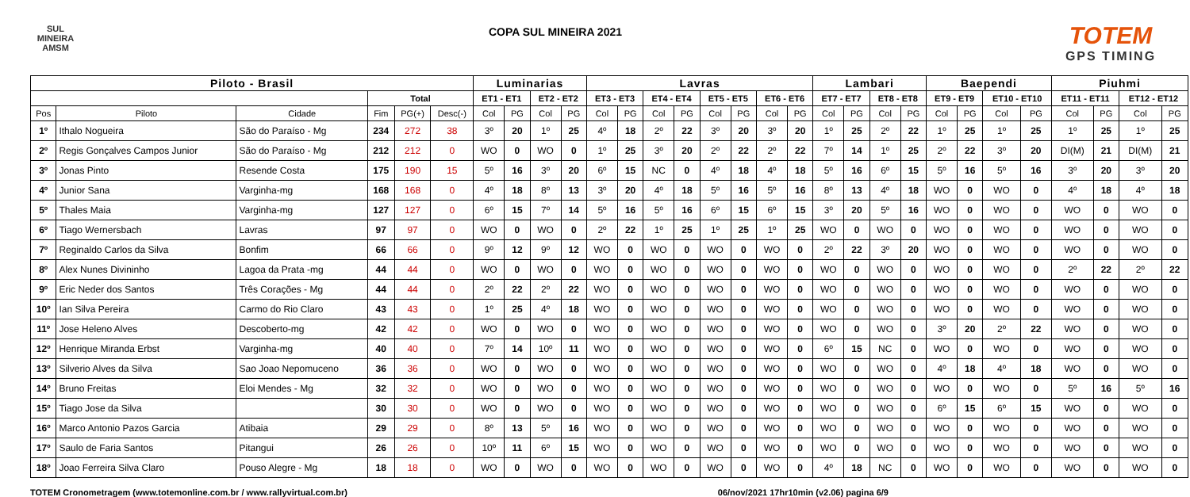SUL MINEIRA
AMSM
COPA SUL MINEIRA 2021
TOTEM
GPS TIMING
| Piloto - Brasil | | | | | | Luminarias | | | | Lavras | | | | | | | | Lambari | | | | Baependi | | | | Piuhmi | | | |
| --- | --- | --- | --- | --- | --- | --- | --- | --- | --- | --- | --- | --- | --- | --- | --- | --- | --- | --- | --- | --- | --- | --- | --- | --- | --- | --- | --- | --- | --- |
| | | | Total | | | ET1 - ET1 | | ET2 - ET2 | | ET3 - ET3 | | ET4 - ET4 | | ET5 - ET5 | | ET6 - ET6 | | ET7 - ET7 | | ET8 - ET8 | | ET9 - ET9 | | ET10 - ET10 | | ET11 - ET11 | | ET12 - ET12 | |
| Pos | Piloto | Cidade | Fim | PG(+) | Desc(-) | Col | PG | Col | PG | Col | PG | Col | PG | Col | PG | Col | PG | Col | PG | Col | PG | Col | PG | Col | PG | Col | PG | Col | PG |
| 1º | Ithalo Nogueira | São do Paraíso - Mg | 234 | 272 | 38 | 3º | 20 | 1º | 25 | 4º | 18 | 2º | 22 | 3º | 20 | 3º | 20 | 1º | 25 | 2º | 22 | 1º | 25 | 1º | 25 | 1º | 25 | 1º | 25 |
| 2º | Regis Gonçalves Campos Junior | São do Paraíso - Mg | 212 | 212 | 0 | WO | 0 | WO | 0 | 1º | 25 | 3º | 20 | 2º | 22 | 2º | 22 | 7º | 14 | 1º | 25 | 2º | 22 | 3º | 20 | DI(M) | 21 | DI(M) | 21 |
| 3º | Jonas Pinto | Resende Costa | 175 | 190 | 15 | 5º | 16 | 3º | 20 | 6º | 15 | NC | 0 | 4º | 18 | 4º | 18 | 5º | 16 | 6º | 15 | 5º | 16 | 5º | 16 | 3º | 20 | 3º | 20 |
| 4º | Junior Sana | Varginha-mg | 168 | 168 | 0 | 4º | 18 | 8º | 13 | 3º | 20 | 4º | 18 | 5º | 16 | 5º | 16 | 8º | 13 | 4º | 18 | WO | 0 | WO | 0 | 4º | 18 | 4º | 18 |
| 5º | Thales Maia | Varginha-mg | 127 | 127 | 0 | 6º | 15 | 7º | 14 | 5º | 16 | 5º | 16 | 6º | 15 | 6º | 15 | 3º | 20 | 5º | 16 | WO | 0 | WO | 0 | WO | 0 | WO | 0 |
| 6º | Tiago Wernersbach | Lavras | 97 | 97 | 0 | WO | 0 | WO | 0 | 2º | 22 | 1º | 25 | 1º | 25 | 1º | 25 | WO | 0 | WO | 0 | WO | 0 | WO | 0 | WO | 0 | WO | 0 |
| 7º | Reginaldo Carlos da Silva | Bonfim | 66 | 66 | 0 | 9º | 12 | 9º | 12 | WO | 0 | WO | 0 | WO | 0 | WO | 0 | 2º | 22 | 3º | 20 | WO | 0 | WO | 0 | WO | 0 | WO | 0 |
| 8º | Alex Nunes Divininho | Lagoa da Prata -mg | 44 | 44 | 0 | WO | 0 | WO | 0 | WO | 0 | WO | 0 | WO | 0 | WO | 0 | WO | 0 | WO | 0 | WO | 0 | WO | 0 | 2º | 22 | 2º | 22 |
| 9º | Eric Neder dos Santos | Três Corações - Mg | 44 | 44 | 0 | 2º | 22 | 2º | 22 | WO | 0 | WO | 0 | WO | 0 | WO | 0 | WO | 0 | WO | 0 | WO | 0 | WO | 0 | WO | 0 | WO | 0 |
| 10º | Ian Silva Pereira | Carmo do Rio Claro | 43 | 43 | 0 | 1º | 25 | 4º | 18 | WO | 0 | WO | 0 | WO | 0 | WO | 0 | WO | 0 | WO | 0 | WO | 0 | WO | 0 | WO | 0 | WO | 0 |
| 11º | Jose Heleno Alves | Descoberto-mg | 42 | 42 | 0 | WO | 0 | WO | 0 | WO | 0 | WO | 0 | WO | 0 | WO | 0 | WO | 0 | WO | 0 | 3º | 20 | 2º | 22 | WO | 0 | WO | 0 |
| 12º | Henrique Miranda Erbst | Varginha-mg | 40 | 40 | 0 | 7º | 14 | 10º | 11 | WO | 0 | WO | 0 | WO | 0 | WO | 0 | 6º | 15 | NC | 0 | WO | 0 | WO | 0 | WO | 0 | WO | 0 |
| 13º | Silverio Alves da Silva | Sao Joao Nepomuceno | 36 | 36 | 0 | WO | 0 | WO | 0 | WO | 0 | WO | 0 | WO | 0 | WO | 0 | WO | 0 | WO | 0 | 4º | 18 | 4º | 18 | WO | 0 | WO | 0 |
| 14º | Bruno Freitas | Eloi Mendes - Mg | 32 | 32 | 0 | WO | 0 | WO | 0 | WO | 0 | WO | 0 | WO | 0 | WO | 0 | WO | 0 | WO | 0 | WO | 0 | WO | 0 | 5º | 16 | 5º | 16 |
| 15º | Tiago Jose da Silva | | 30 | 30 | 0 | WO | 0 | WO | 0 | WO | 0 | WO | 0 | WO | 0 | WO | 0 | WO | 0 | WO | 0 | 6º | 15 | 6º | 15 | WO | 0 | WO | 0 |
| 16º | Marco Antonio Pazos Garcia | Atibaia | 29 | 29 | 0 | 8º | 13 | 5º | 16 | WO | 0 | WO | 0 | WO | 0 | WO | 0 | WO | 0 | WO | 0 | WO | 0 | WO | 0 | WO | 0 | WO | 0 |
| 17º | Saulo de Faria Santos | Pitangui | 26 | 26 | 0 | 10º | 11 | 6º | 15 | WO | 0 | WO | 0 | WO | 0 | WO | 0 | WO | 0 | WO | 0 | WO | 0 | WO | 0 | WO | 0 | WO | 0 |
| 18º | Joao Ferreira Silva Claro | Pouso Alegre - Mg | 18 | 18 | 0 | WO | 0 | WO | 0 | WO | 0 | WO | 0 | WO | 0 | WO | 0 | 4º | 18 | NC | 0 | WO | 0 | WO | 0 | WO | 0 | WO | 0 |
TOTEM Cronometragem (www.totemonline.com.br / www.rallyvirtual.com.br) 06/nov/2021 17hr10min (v2.06) pagina 6/9